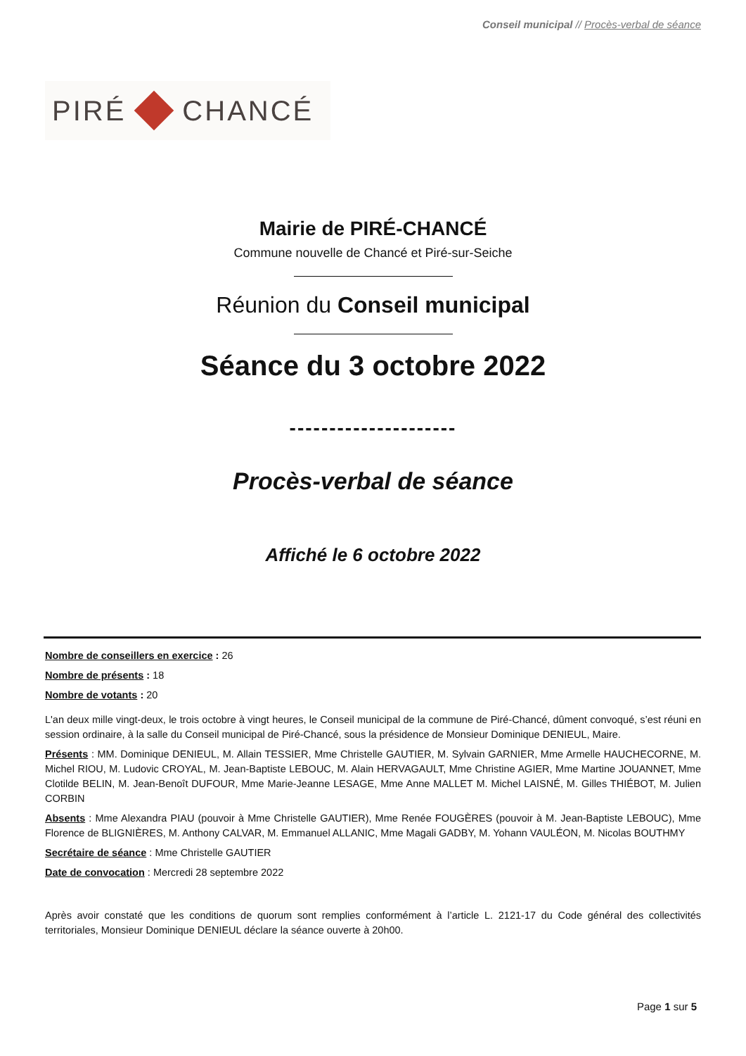Conseil municipal // Procès-verbal de séance
PIRÉ CHANCÉ
Mairie de PIRÉ-CHANCÉ
Commune nouvelle de Chancé et Piré-sur-Seiche
Réunion du Conseil municipal
Séance du 3 octobre 2022
---------------------
Procès-verbal de séance
Affiché le 6 octobre 2022
Nombre de conseillers en exercice : 26
Nombre de présents : 18
Nombre de votants : 20
L'an deux mille vingt-deux, le trois octobre à vingt heures, le Conseil municipal de la commune de Piré-Chancé, dûment convoqué, s’est réuni en session ordinaire, à la salle du Conseil municipal de Piré-Chancé, sous la présidence de Monsieur Dominique DENIEUL, Maire.
Présents : MM. Dominique DENIEUL, M. Allain TESSIER, Mme Christelle GAUTIER, M. Sylvain GARNIER, Mme Armelle HAUCHECORNE, M. Michel RIOU, M. Ludovic CROYAL, M. Jean-Baptiste LEBOUC, M. Alain HERVAGAULT, Mme Christine AGIER, Mme Martine JOUANNET, Mme Clotilde BELIN, M. Jean-Benoît DUFOUR, Mme Marie-Jeanne LESAGE, Mme Anne MALLET M. Michel LAISNÉ, M. Gilles THIÉBOT, M. Julien CORBIN
Absents : Mme Alexandra PIAU (pouvoir à Mme Christelle GAUTIER), Mme Renée FOUGÈRES (pouvoir à M. Jean-Baptiste LEBOUC), Mme Florence de BLIGNIÈRES, M. Anthony CALVAR, M. Emmanuel ALLANIC, Mme Magali GADBY, M. Yohann VAULÉON, M. Nicolas BOUTHMY
Secrétaire de séance : Mme Christelle GAUTIER
Date de convocation : Mercredi 28 septembre 2022
Après avoir constaté que les conditions de quorum sont remplies conformément à l’article L. 2121-17 du Code général des collectivités territoriales, Monsieur Dominique DENIEUL déclare la séance ouverte à 20h00.
Page 1 sur 5